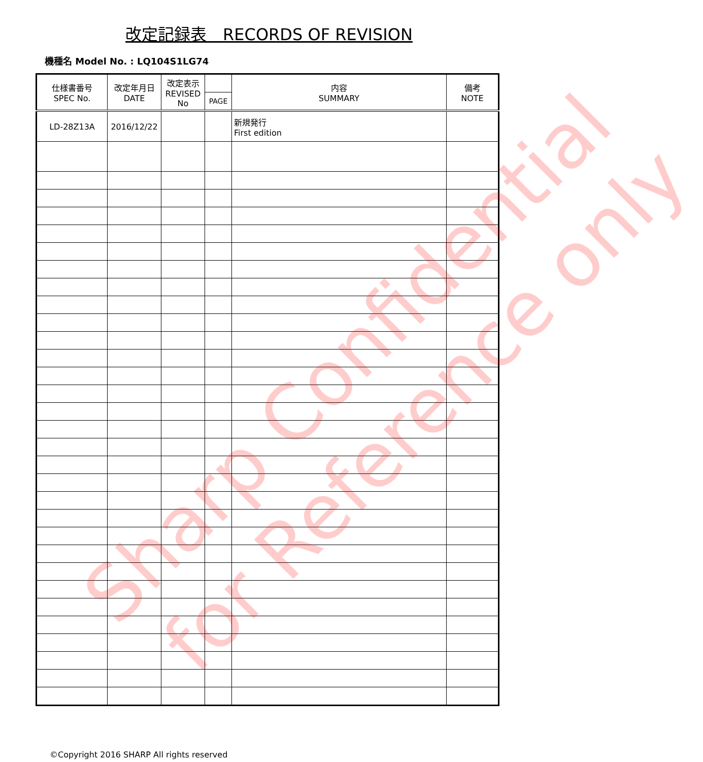改定記録表　RECORDS OF REVISION
機種名 Model No. : LQ104S1LG74
| 仕様書番号 SPEC No. | 改定年月日 DATE | 改定表示 REVISED No | | 内容 SUMMARY | 備考 NOTE |
| --- | --- | --- | --- | --- | --- |
| | | | PAGE | | |
| LD-28Z13A | 2016/12/22 | | | 新規発行 First edition | |
Sharp Confidential
for Reference only
©Copyright 2016 SHARP All rights reserved